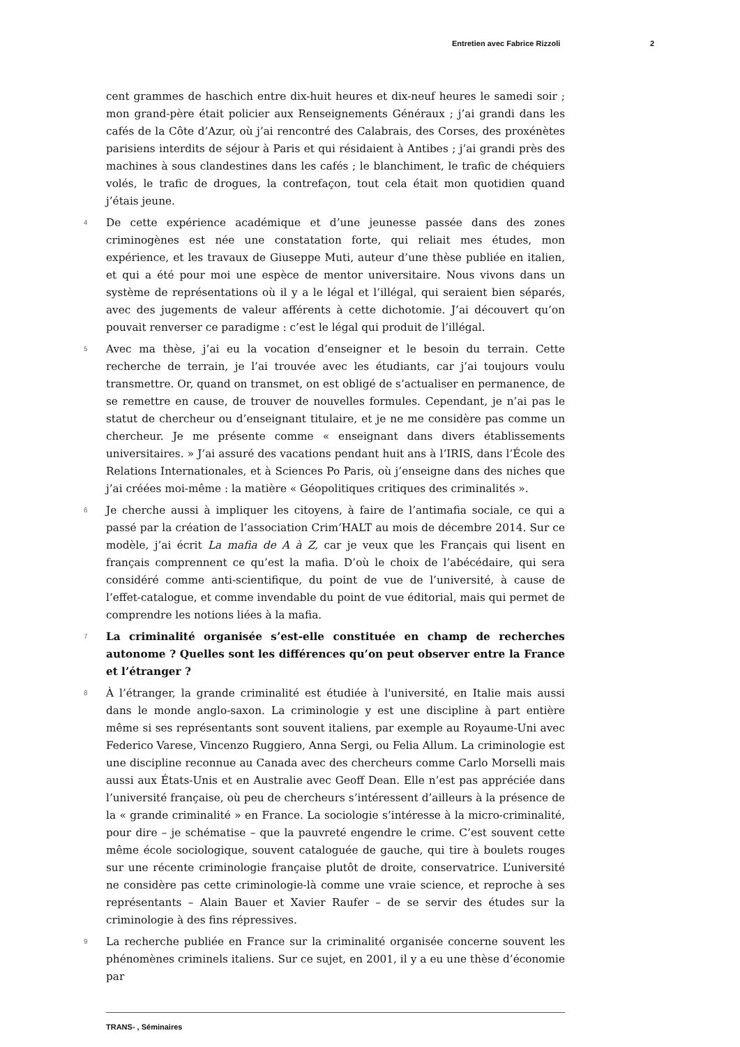Entretien avec Fabrice Rizzoli 2
cent grammes de haschich entre dix-huit heures et dix-neuf heures le samedi soir ; mon grand-père était policier aux Renseignements Généraux ; j’ai grandi dans les cafés de la Côte d’Azur, où j’ai rencontré des Calabrais, des Corses, des proxénètes parisiens interdits de séjour à Paris et qui résidaient à Antibes ; j’ai grandi près des machines à sous clandestines dans les cafés ; le blanchiment, le trafic de chéquiers volés, le trafic de drogues, la contrefaçon, tout cela était mon quotidien quand j’étais jeune.
4
De cette expérience académique et d’une jeunesse passée dans des zones criminogènes est née une constatation forte, qui reliait mes études, mon expérience, et les travaux de Giuseppe Muti, auteur d’une thèse publiée en italien, et qui a été pour moi une espèce de mentor universitaire. Nous vivons dans un système de représentations où il y a le légal et l’illégal, qui seraient bien séparés, avec des jugements de valeur afférents à cette dichotomie. J’ai découvert qu’on pouvait renverser ce paradigme : c’est le légal qui produit de l’illégal.
5
Avec ma thèse, j’ai eu la vocation d’enseigner et le besoin du terrain. Cette recherche de terrain, je l’ai trouvée avec les étudiants, car j’ai toujours voulu transmettre. Or, quand on transmet, on est obligé de s’actualiser en permanence, de se remettre en cause, de trouver de nouvelles formules. Cependant, je n’ai pas le statut de chercheur ou d’enseignant titulaire, et je ne me considère pas comme un chercheur. Je me présente comme « enseignant dans divers établissements universitaires. » J’ai assuré des vacations pendant huit ans à l’IRIS, dans l’École des Relations Internationales, et à Sciences Po Paris, où j’enseigne dans des niches que j’ai créées moi-même : la matière « Géopolitiques critiques des criminalités ».
6
Je cherche aussi à impliquer les citoyens, à faire de l’antimafia sociale, ce qui a passé par la création de l’association Crim’HALT au mois de décembre 2014. Sur ce modèle, j’ai écrit La mafia de A à Z, car je veux que les Français qui lisent en français comprennent ce qu’est la mafia. D’où le choix de l’abécédaire, qui sera considéré comme anti-scientifique, du point de vue de l’université, à cause de l’effet-catalogue, et comme invendable du point de vue éditorial, mais qui permet de comprendre les notions liées à la mafia.
7
La criminalité organisée s’est-elle constituée en champ de recherches autonome ? Quelles sont les différences qu’on peut observer entre la France et l’étranger ?
8
À l’étranger, la grande criminalité est étudiée à l'université, en Italie mais aussi dans le monde anglo-saxon. La criminologie y est une discipline à part entière même si ses représentants sont souvent italiens, par exemple au Royaume-Uni avec Federico Varese, Vincenzo Ruggiero, Anna Sergi, ou Felia Allum. La criminologie est une discipline reconnue au Canada avec des chercheurs comme Carlo Morselli mais aussi aux États-Unis et en Australie avec Geoff Dean. Elle n’est pas appréciée dans l’université française, où peu de chercheurs s’intéressent d’ailleurs à la présence de la « grande criminalité » en France. La sociologie s’intéresse à la micro-criminalité, pour dire – je schématise – que la pauvreté engendre le crime. C’est souvent cette même école sociologique, souvent cataloguée de gauche, qui tire à boulets rouges sur une récente criminologie française plutôt de droite, conservatrice. L’université ne considère pas cette criminologie-là comme une vraie science, et reproche à ses représentants – Alain Bauer et Xavier Raufer – de se servir des études sur la criminologie à des fins répressives.
9
La recherche publiée en France sur la criminalité organisée concerne souvent les phénomènes criminels italiens. Sur ce sujet, en 2001, il y a eu une thèse d’économie par
TRANS- , Séminaires